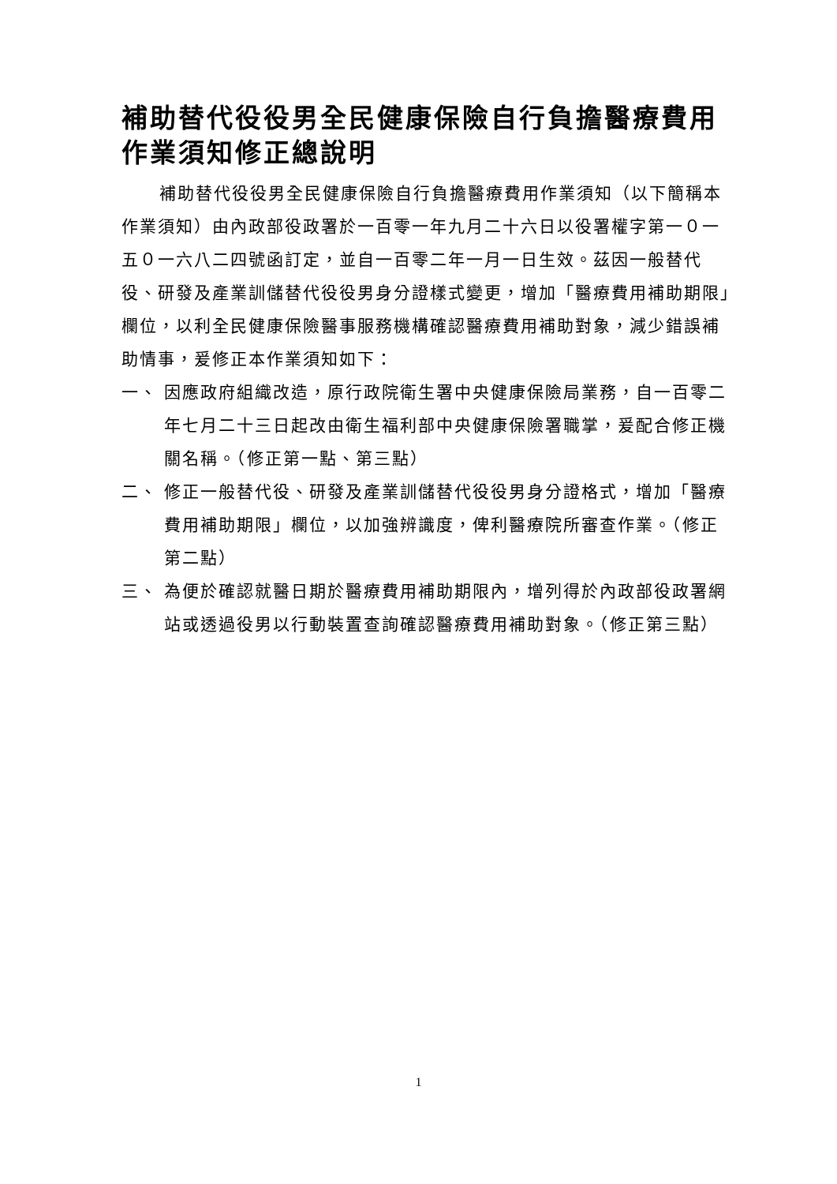補助替代役役男全民健康保險自行負擔醫療費用作業須知修正總說明
補助替代役役男全民健康保險自行負擔醫療費用作業須知（以下簡稱本作業須知）由內政部役政署於一百零一年九月二十六日以役署權字第一０一五０一六八二四號函訂定，並自一百零二年一月一日生效。茲因一般替代役、研發及產業訓儲替代役役男身分證樣式變更，增加「醫療費用補助期限」欄位，以利全民健康保險醫事服務機構確認醫療費用補助對象，減少錯誤補助情事，爰修正本作業須知如下：
一、 因應政府組織改造，原行政院衛生署中央健康保險局業務，自一百零二年七月二十三日起改由衛生福利部中央健康保險署職掌，爰配合修正機關名稱。（修正第一點、第三點）
二、 修正一般替代役、研發及產業訓儲替代役役男身分證格式，增加「醫療費用補助期限」欄位，以加強辨識度，俾利醫療院所審查作業。（修正第二點）
三、 為便於確認就醫日期於醫療費用補助期限內，增列得於內政部役政署網站或透過役男以行動裝置查詢確認醫療費用補助對象。（修正第三點）
1